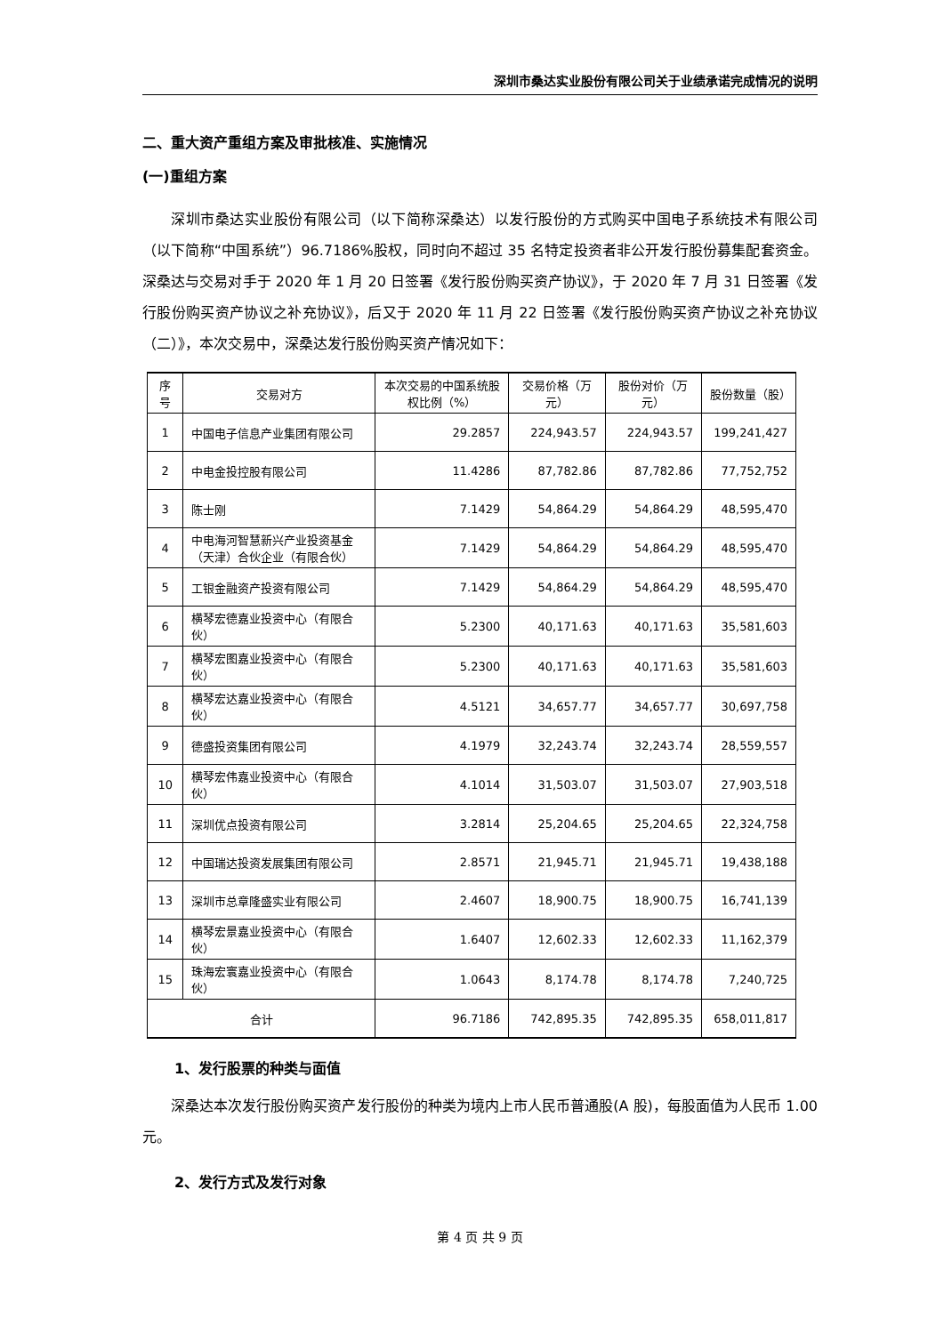深圳市桑达实业股份有限公司关于业绩承诺完成情况的说明
二、重大资产重组方案及审批核准、实施情况
(一)重组方案
深圳市桑达实业股份有限公司（以下简称深桑达）以发行股份的方式购买中国电子系统技术有限公司（以下简称“中国系统”）96.7186%股权，同时向不超过 35 名特定投资者非公开发行股份募集配套资金。深桑达与交易对手于 2020 年 1 月 20 日签署《发行股份购买资产协议》，于 2020 年 7 月 31 日签署《发行股份购买资产协议之补充协议》，后又于 2020 年 11 月 22 日签署《发行股份购买资产协议之补充协议（二）》，本次交易中，深桑达发行股份购买资产情况如下：
| 序号 | 交易对方 | 本次交易的中国系统股权比例（%） | 交易价格（万元） | 股份对价（万元） | 股份数量（股） |
| --- | --- | --- | --- | --- | --- |
| 1 | 中国电子信息产业集团有限公司 | 29.2857 | 224,943.57 | 224,943.57 | 199,241,427 |
| 2 | 中电金投控股有限公司 | 11.4286 | 87,782.86 | 87,782.86 | 77,752,752 |
| 3 | 陈士刚 | 7.1429 | 54,864.29 | 54,864.29 | 48,595,470 |
| 4 | 中电海河智慧新兴产业投资基金（天津）合伙企业（有限合伙） | 7.1429 | 54,864.29 | 54,864.29 | 48,595,470 |
| 5 | 工银金融资产投资有限公司 | 7.1429 | 54,864.29 | 54,864.29 | 48,595,470 |
| 6 | 横琴宏德嘉业投资中心（有限合伙） | 5.2300 | 40,171.63 | 40,171.63 | 35,581,603 |
| 7 | 横琴宏图嘉业投资中心（有限合伙） | 5.2300 | 40,171.63 | 40,171.63 | 35,581,603 |
| 8 | 横琴宏达嘉业投资中心（有限合伙） | 4.5121 | 34,657.77 | 34,657.77 | 30,697,758 |
| 9 | 德盛投资集团有限公司 | 4.1979 | 32,243.74 | 32,243.74 | 28,559,557 |
| 10 | 横琴宏伟嘉业投资中心（有限合伙） | 4.1014 | 31,503.07 | 31,503.07 | 27,903,518 |
| 11 | 深圳优点投资有限公司 | 3.2814 | 25,204.65 | 25,204.65 | 22,324,758 |
| 12 | 中国瑞达投资发展集团有限公司 | 2.8571 | 21,945.71 | 21,945.71 | 19,438,188 |
| 13 | 深圳市总章隆盛实业有限公司 | 2.4607 | 18,900.75 | 18,900.75 | 16,741,139 |
| 14 | 横琴宏景嘉业投资中心（有限合伙） | 1.6407 | 12,602.33 | 12,602.33 | 11,162,379 |
| 15 | 珠海宏寰嘉业投资中心（有限合伙） | 1.0643 | 8,174.78 | 8,174.78 | 7,240,725 |
| 合计 | | 96.7186 | 742,895.35 | 742,895.35 | 658,011,817 |
1、发行股票的种类与面值
深桑达本次发行股份购买资产发行股份的种类为境内上市人民币普通股(A 股)，每股面值为人民币 1.00 元。
2、发行方式及发行对象
第 4 页 共 9 页